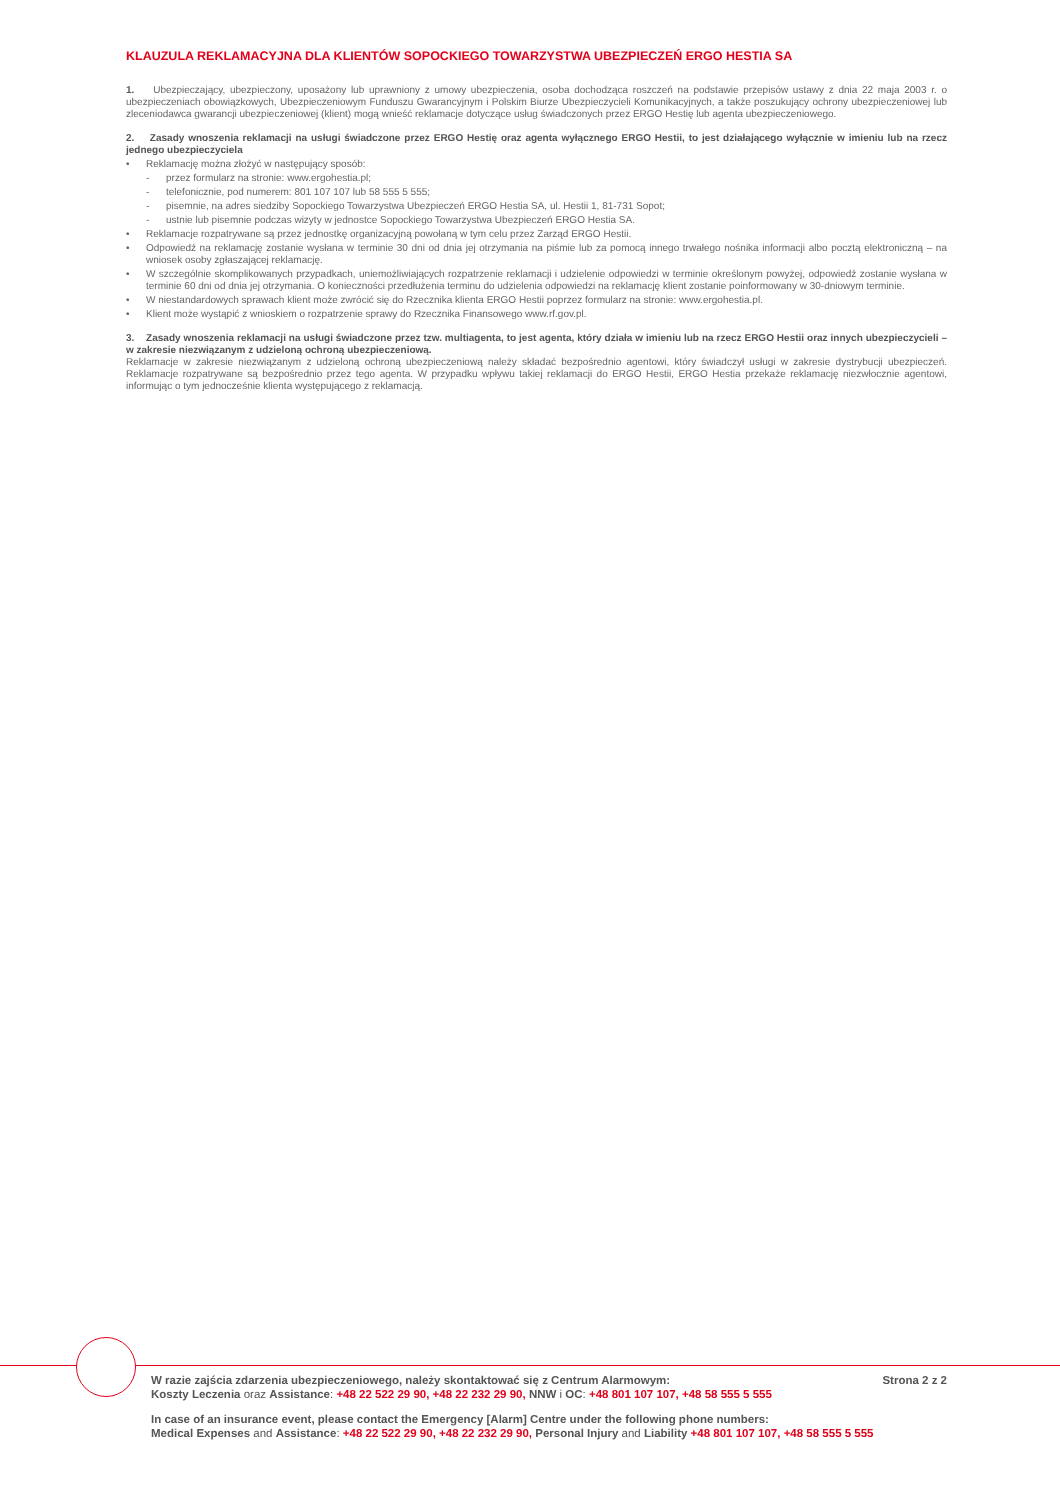KLAUZULA REKLAMACYJNA DLA KLIENTÓW SOPOCKIEGO TOWARZYSTWA UBEZPIECZEŃ ERGO HESTIA SA
1. Ubezpieczający, ubezpieczony, uposażony lub uprawniony z umowy ubezpieczenia, osoba dochodząca roszczeń na podstawie przepisów ustawy z dnia 22 maja 2003 r. o ubezpieczeniach obowiązkowych, Ubezpieczeniowym Funduszu Gwarancyjnym i Polskim Biurze Ubezpieczycieli Komunikacyjnych, a także poszukujący ochrony ubezpieczeniowej lub zleceniodawca gwarancji ubezpieczeniowej (klient) mogą wnieść reklamacje dotyczące usług świadczonych przez ERGO Hestię lub agenta ubezpieczeniowego.
2. Zasady wnoszenia reklamacji na usługi świadczone przez ERGO Hestię oraz agenta wyłącznego ERGO Hestii, to jest działającego wyłącznie w imieniu lub na rzecz jednego ubezpieczyciela
• Reklamację można złożyć w następujący sposób:
- przez formularz na stronie: www.ergohestia.pl;
- telefonicznie, pod numerem: 801 107 107 lub 58 555 5 555;
- pisemnie, na adres siedziby Sopockiego Towarzystwa Ubezpieczeń ERGO Hestia SA, ul. Hestii 1, 81-731 Sopot;
- ustnie lub pisemnie podczas wizyty w jednostce Sopockiego Towarzystwa Ubezpieczeń ERGO Hestia SA.
• Reklamacje rozpatrywane są przez jednostkę organizacyjną powołaną w tym celu przez Zarząd ERGO Hestii.
• Odpowiedź na reklamację zostanie wysłana w terminie 30 dni od dnia jej otrzymania na piśmie lub za pomocą innego trwałego nośnika informacji albo pocztą elektroniczną – na wniosek osoby zgłaszającej reklamację.
• W szczególnie skomplikowanych przypadkach, uniemożliwiających rozpatrzenie reklamacji i udzielenie odpowiedzi w terminie określonym powyżej, odpowiedź zostanie wysłana w terminie 60 dni od dnia jej otrzymania. O konieczności przedłużenia terminu do udzielenia odpowiedzi na reklamację klient zostanie poinformowany w 30-dniowym terminie.
• W niestandardowych sprawach klient może zwrócić się do Rzecznika klienta ERGO Hestii poprzez formularz na stronie: www.ergohestia.pl.
• Klient może wystąpić z wnioskiem o rozpatrzenie sprawy do Rzecznika Finansowego www.rf.gov.pl.
3. Zasady wnoszenia reklamacji na usługi świadczone przez tzw. multiagenta, to jest agenta, który działa w imieniu lub na rzecz ERGO Hestii oraz innych ubezpieczycieli – w zakresie niezwiązanym z udzieloną ochroną ubezpieczeniową.
Reklamacje w zakresie niezwiązanym z udzieloną ochroną ubezpieczeniową należy składać bezpośrednio agentowi, który świadczył usługi w zakresie dystrybucji ubezpieczeń. Reklamacje rozpatrywane są bezpośrednio przez tego agenta. W przypadku wpływu takiej reklamacji do ERGO Hestii, ERGO Hestia przekaże reklamację niezwłocznie agentowi, informując o tym jednocześnie klienta występującego z reklamacją.
W razie zajścia zdarzenia ubezpieczeniowego, należy skontaktować się z Centrum Alarmowym: Strona 2 z 2
Koszty Leczenia oraz Assistance: +48 22 522 29 90, +48 22 232 29 90, NNW i OC: +48 801 107 107, +48 58 555 5 555
In case of an insurance event, please contact the Emergency [Alarm] Centre under the following phone numbers:
Medical Expenses and Assistance: +48 22 522 29 90, +48 22 232 29 90, Personal Injury and Liability +48 801 107 107, +48 58 555 5 555